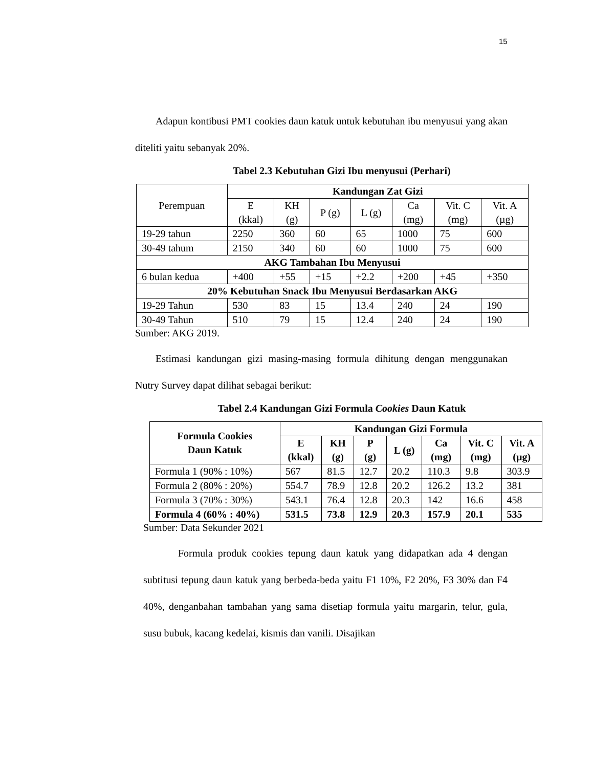15
Adapun kontibusi PMT cookies daun katuk untuk kebutuhan ibu menyusui yang akan diteliti yaitu sebanyak 20%.
Tabel 2.3 Kebutuhan Gizi Ibu menyusui (Perhari)
| Perempuan | Kandungan Zat Gizi | | | | | | |
| --- | --- | --- | --- | --- | --- | --- | --- |
| | E (kkal) | KH (g) | P (g) | L (g) | Ca (mg) | Vit. C (mg) | Vit. A (µg) |
| 19-29 tahun | 2250 | 360 | 60 | 65 | 1000 | 75 | 600 |
| 30-49 tahum | 2150 | 340 | 60 | 60 | 1000 | 75 | 600 |
| AKG Tambahan Ibu Menyusui | | | | | | | |
| 6 bulan kedua | +400 | +55 | +15 | +2.2 | +200 | +45 | +350 |
| 20% Kebutuhan Snack Ibu Menyusui Berdasarkan AKG | | | | | | | |
| 19-29 Tahun | 530 | 83 | 15 | 13.4 | 240 | 24 | 190 |
| 30-49 Tahun | 510 | 79 | 15 | 12.4 | 240 | 24 | 190 |
Sumber: AKG 2019.
Estimasi kandungan gizi masing-masing formula dihitung dengan menggunakan Nutry Survey dapat dilihat sebagai berikut:
Tabel 2.4 Kandungan Gizi Formula Cookies Daun Katuk
| Formula Cookies Daun Katuk | Kandungan Gizi Formula | | | | | | |
| --- | --- | --- | --- | --- | --- | --- | --- |
| | E (kkal) | KH (g) | P (g) | L (g) | Ca (mg) | Vit. C (mg) | Vit. A (µg) |
| Formula 1 (90% : 10%) | 567 | 81.5 | 12.7 | 20.2 | 110.3 | 9.8 | 303.9 |
| Formula 2 (80% : 20%) | 554.7 | 78.9 | 12.8 | 20.2 | 126.2 | 13.2 | 381 |
| Formula 3 (70% : 30%) | 543.1 | 76.4 | 12.8 | 20.3 | 142 | 16.6 | 458 |
| Formula 4 (60% : 40%) | 531.5 | 73.8 | 12.9 | 20.3 | 157.9 | 20.1 | 535 |
Sumber: Data Sekunder 2021
Formula produk cookies tepung daun katuk yang didapatkan ada 4 dengan subtitusi tepung daun katuk yang berbeda-beda yaitu F1 10%, F2 20%, F3 30% dan F4 40%, denganbahan tambahan yang sama disetiap formula yaitu margarin, telur, gula, susu bubuk, kacang kedelai, kismis dan vanili. Disajikan